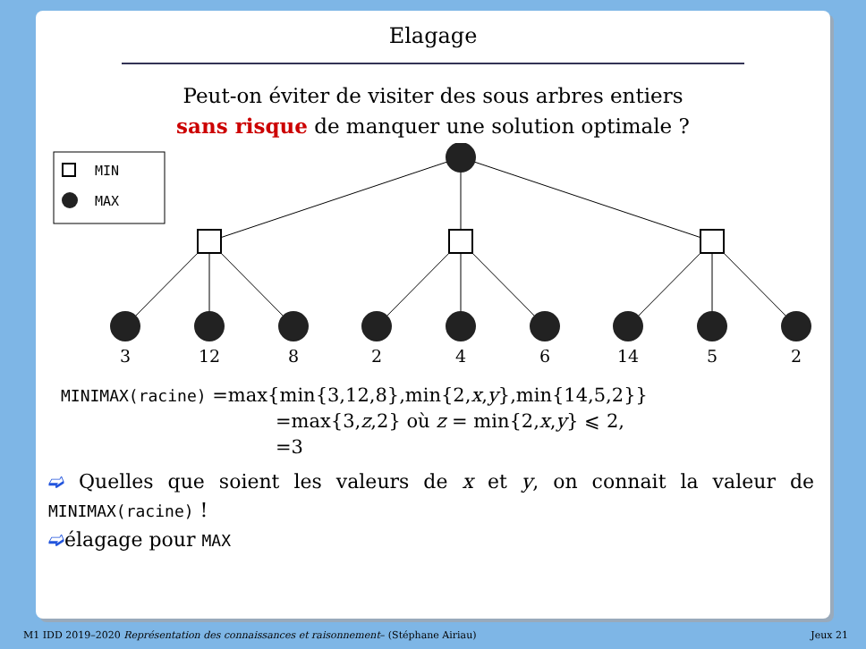Elagage
Peut-on éviter de visiter des sous arbres entiers
sans risque de manquer une solution optimale ?
MIN
MAX
3
12
8
2
4
6
14
5
2
MINIMAX(racine) =max{min{3,12,8},min{2,x,y},min{14,5,2}}
=max{3,z,2} où z = min{2,x,y} ⩽ 2,
=3
➫ Quelles que soient les valeurs de x et y, on connait la valeur de MINIMAX(racine) !
➫élagage pour MAX
M1 IDD 2019–2020 Représentation des connaissances et raisonnement– (Stéphane Airiau) Jeux 21